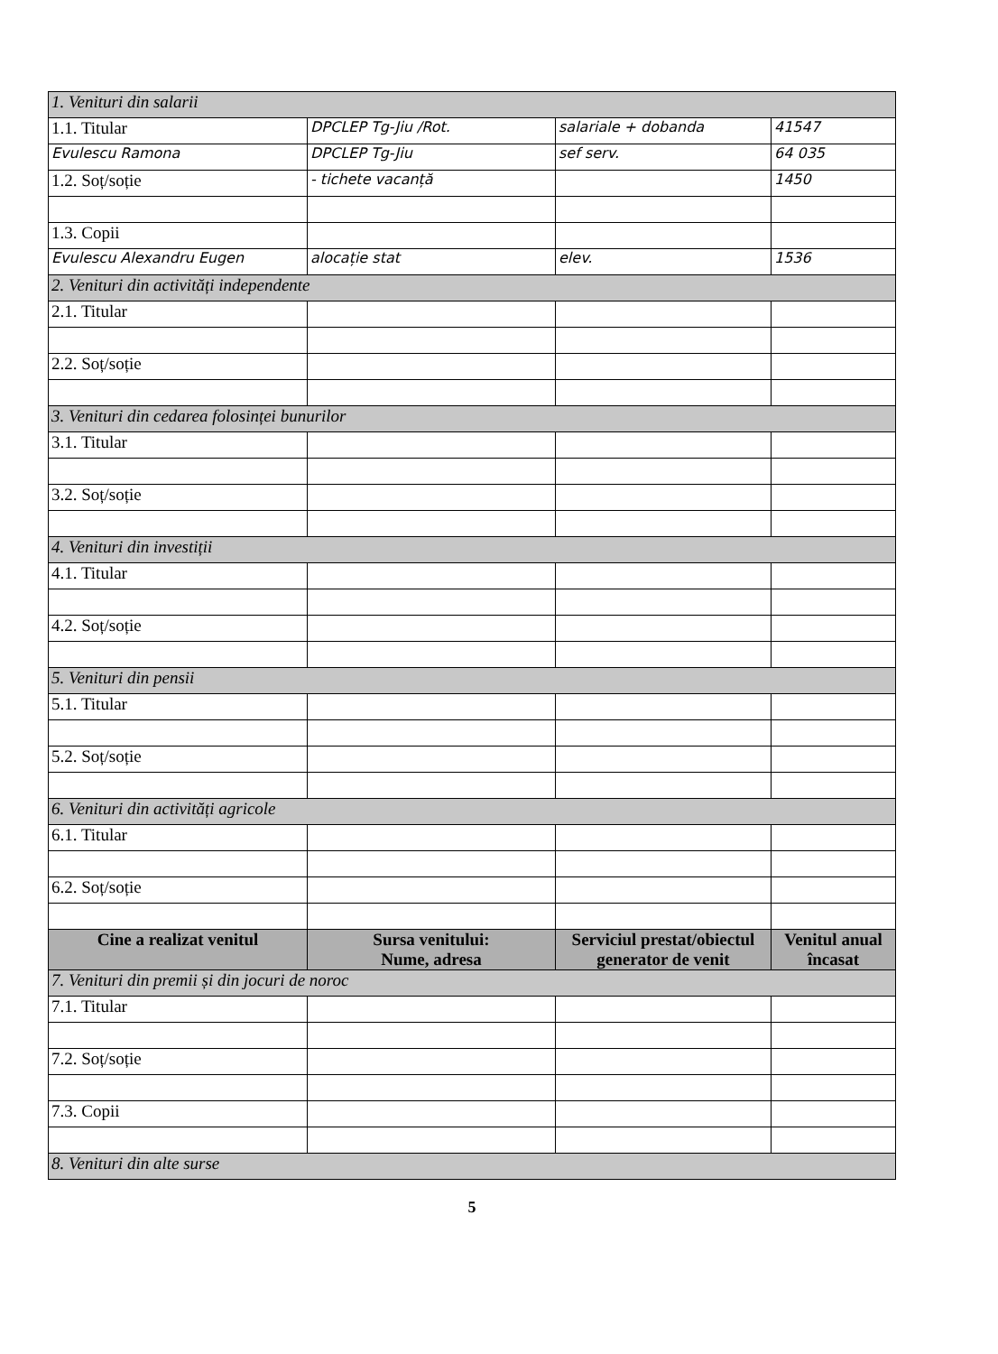| 1. Venituri din salarii | | | |
| 1.1. Titular | DPCLEP Tg-Jiu /Rot. | salariale + dobanda | 41547 |
| Evulescu Ramona | DPCLEP Tg-Jiu | sef serv. | 64 035 |
| 1.2. Soț/soție | - tichete vacanță | | 1450 |
| 1.3. Copii | | | |
| Evulescu Alexandru Eugen | alocație stat | elev. | 1536 |
| 2. Venituri din activități independente | | | |
| 2.1. Titular | | | |
| 2.2. Soț/soție | | | |
| 3. Venituri din cedarea folosinței bunurilor | | | |
| 3.1. Titular | | | |
| 3.2. Soț/soție | | | |
| 4. Venituri din investiții | | | |
| 4.1. Titular | | | |
| 4.2. Soț/soție | | | |
| 5. Venituri din pensii | | | |
| 5.1. Titular | | | |
| 5.2. Soț/soție | | | |
| 6. Venituri din activități agricole | | | |
| 6.1. Titular | | | |
| 6.2. Soț/soție | | | |
| Cine a realizat venitul | Sursa venitului: Nume, adresa | Serviciul prestat/obiectul generator de venit | Venitul anual încasat |
| 7. Venituri din premii și din jocuri de noroc | | | |
| 7.1. Titular | | | |
| 7.2. Soț/soție | | | |
| 7.3. Copii | | | |
| 8. Venituri din alte surse | | | |
5